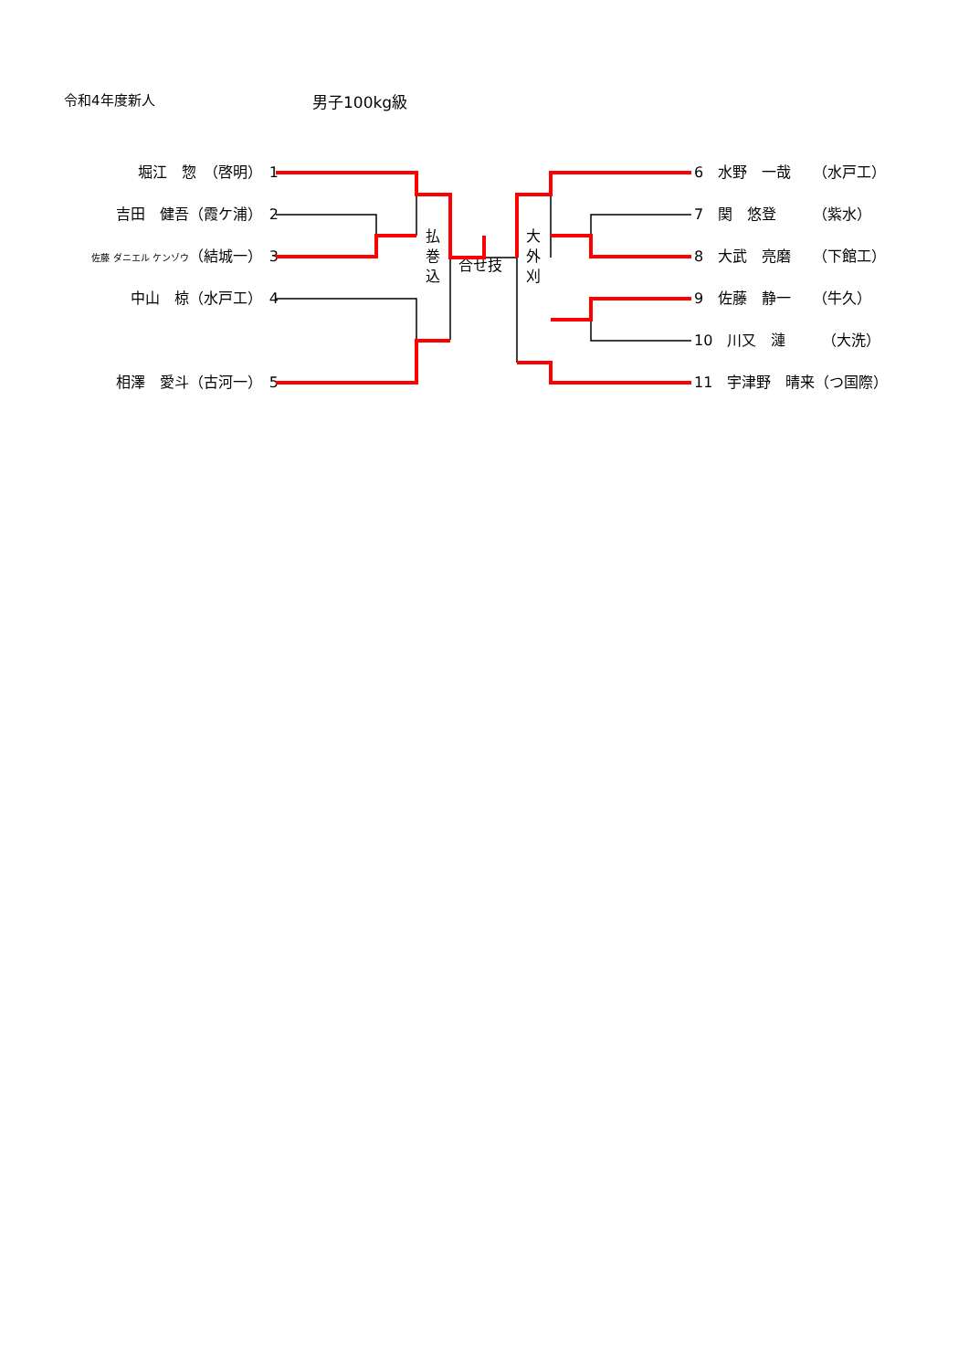令和4年度新人 男子100kg級
堀江　惣　（啓明）　1
吉田　健吾（霞ケ浦）　2
佐藤 ダニエル ケンゾウ（結城一）　3
中山　椋（水戸工）　4
相澤　愛斗（古河一）　5
6　水野　一哉　　（水戸工）
7　関　悠登　　　（紫水）
8　大武　亮磨　　（下館工）
9　佐藤　静一　　（牛久）
10　川又　漣　　　（大洗）
11　宇津野　晴来（つ国際）
払
巻
込
合せ技
大
外
刈